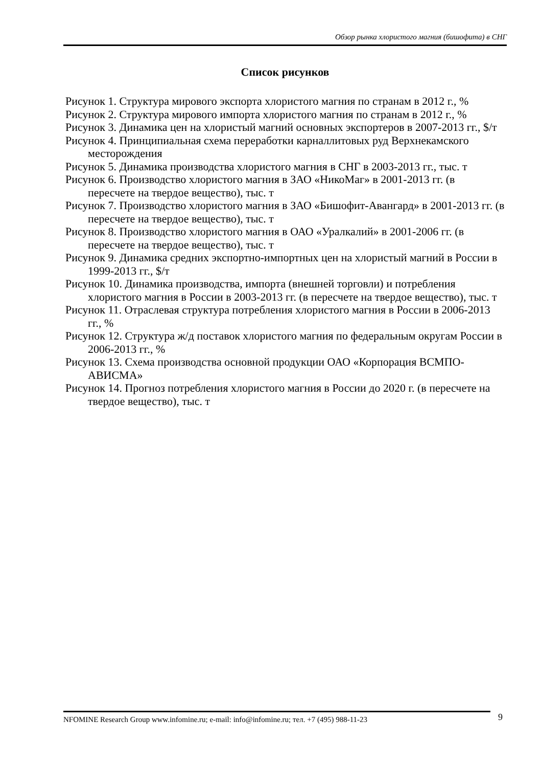Обзор рынка хлористого магния (бишофита) в СНГ
Список рисунков
Рисунок 1. Структура мирового экспорта хлористого магния по странам в 2012 г., %
Рисунок 2. Структура мирового импорта хлористого магния по странам в 2012 г., %
Рисунок 3. Динамика цен на хлористый магний основных экспортеров в 2007-2013 гг., $/т
Рисунок 4. Принципиальная схема переработки карналлитовых руд Верхнекамского месторождения
Рисунок 5. Динамика производства хлористого магния в СНГ в 2003-2013 гг., тыс. т
Рисунок 6. Производство хлористого магния в ЗАО «НикоМаг» в 2001-2013 гг. (в пересчете на твердое вещество), тыс. т
Рисунок 7. Производство хлористого магния в ЗАО «Бишофит-Авангард» в 2001-2013 гг. (в пересчете на твердое вещество), тыс. т
Рисунок 8. Производство хлористого магния в ОАО «Уралкалий» в 2001-2006 гг. (в пересчете на твердое вещество), тыс. т
Рисунок 9. Динамика средних экспортно-импортных цен на хлористый магний в России в 1999-2013 гг., $/т
Рисунок 10. Динамика производства, импорта (внешней торговли) и потребления хлористого магния в России в 2003-2013 гг. (в пересчете на твердое вещество), тыс. т
Рисунок 11. Отраслевая структура потребления хлористого магния в России в 2006-2013 гг., %
Рисунок 12. Структура ж/д поставок хлористого магния по федеральным округам России в 2006-2013 гг., %
Рисунок 13. Схема производства основной продукции ОАО «Корпорация ВСМПО-АВИСМА»
Рисунок 14. Прогноз потребления хлористого магния в России до 2020 г. (в пересчете на твердое вещество), тыс. т
NFOMINE Research Group www.infomine.ru; e-mail: info@infomine.ru; тел. +7 (495) 988-11-23 9